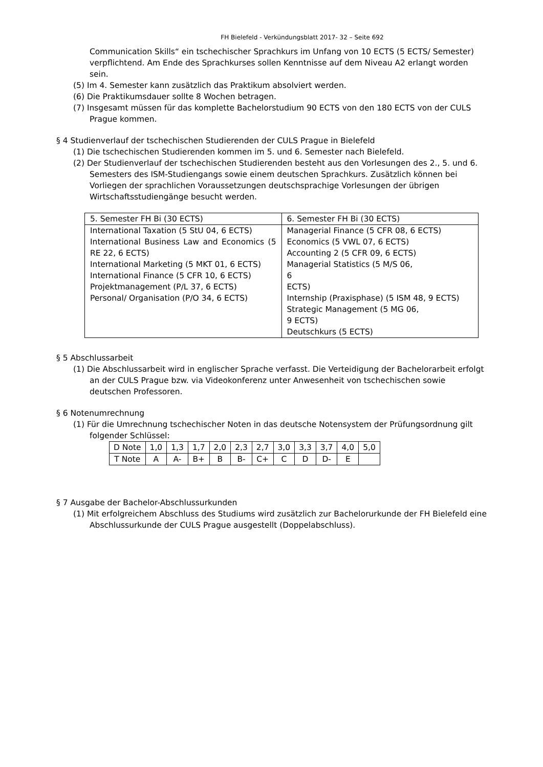FH Bielefeld - Verkündungsblatt 2017- 32 – Seite 692
Communication Skills“ ein tschechischer Sprachkurs im Unfang von 10 ECTS (5 ECTS/ Semester) verpflichtend. Am Ende des Sprachkurses sollen Kenntnisse auf dem Niveau A2 erlangt worden sein.
(5) Im 4. Semester kann zusätzlich das Praktikum absolviert werden.
(6) Die Praktikumsdauer sollte 8 Wochen betragen.
(7) Insgesamt müssen für das komplette Bachelorstudium 90 ECTS von den 180 ECTS von der CULS Prague kommen.
§ 4 Studienverlauf der tschechischen Studierenden der CULS Prague in Bielefeld
(1) Die tschechischen Studierenden kommen im 5. und 6. Semester nach Bielefeld.
(2) Der Studienverlauf der tschechischen Studierenden besteht aus den Vorlesungen des 2., 5. und 6. Semesters des ISM-Studiengangs sowie einem deutschen Sprachkurs. Zusätzlich können bei Vorliegen der sprachlichen Voraussetzungen deutschsprachige Vorlesungen der übrigen Wirtschaftsstudiengänge besucht werden.
| 5. Semester FH Bi (30 ECTS) | 6. Semester FH Bi (30 ECTS) |
| International Taxation (5 StU 04, 6 ECTS) International Business Law and Economics (5 RE 22, 6 ECTS) International Marketing (5 MKT 01, 6 ECTS) International Finance (5 CFR 10, 6 ECTS) Projektmanagement (P/L 37, 6 ECTS) Personal/ Organisation (P/O 34, 6 ECTS) | Managerial Finance (5 CFR 08, 6 ECTS) Economics (5 VWL 07, 6 ECTS) Accounting 2 (5 CFR 09, 6 ECTS) Managerial Statistics (5 M/S 06, 6 ECTS) Internship (Praxisphase) (5 ISM 48, 9 ECTS) Strategic Management (5 MG 06, 9 ECTS) Deutschkurs (5 ECTS) |
§ 5 Abschlussarbeit
(1) Die Abschlussarbeit wird in englischer Sprache verfasst. Die Verteidigung der Bachelorarbeit erfolgt an der CULS Prague bzw. via Videokonferenz unter Anwesenheit von tschechischen sowie deutschen Professoren.
§ 6 Notenumrechnung
(1) Für die Umrechnung tschechischer Noten in das deutsche Notensystem der Prüfungsordnung gilt folgender Schlüssel:
| D Note | 1,0 | 1,3 | 1,7 | 2,0 | 2,3 | 2,7 | 3,0 | 3,3 | 3,7 | 4,0 | 5,0 |
| T Note | A | A- | B+ | B | B- | C+ | C | D | D- | E | |
§ 7 Ausgabe der Bachelor-Abschlussurkunden
(1) Mit erfolgreichem Abschluss des Studiums wird zusätzlich zur Bachelorurkunde der FH Bielefeld eine Abschlussurkunde der CULS Prague ausgestellt (Doppelabschluss).